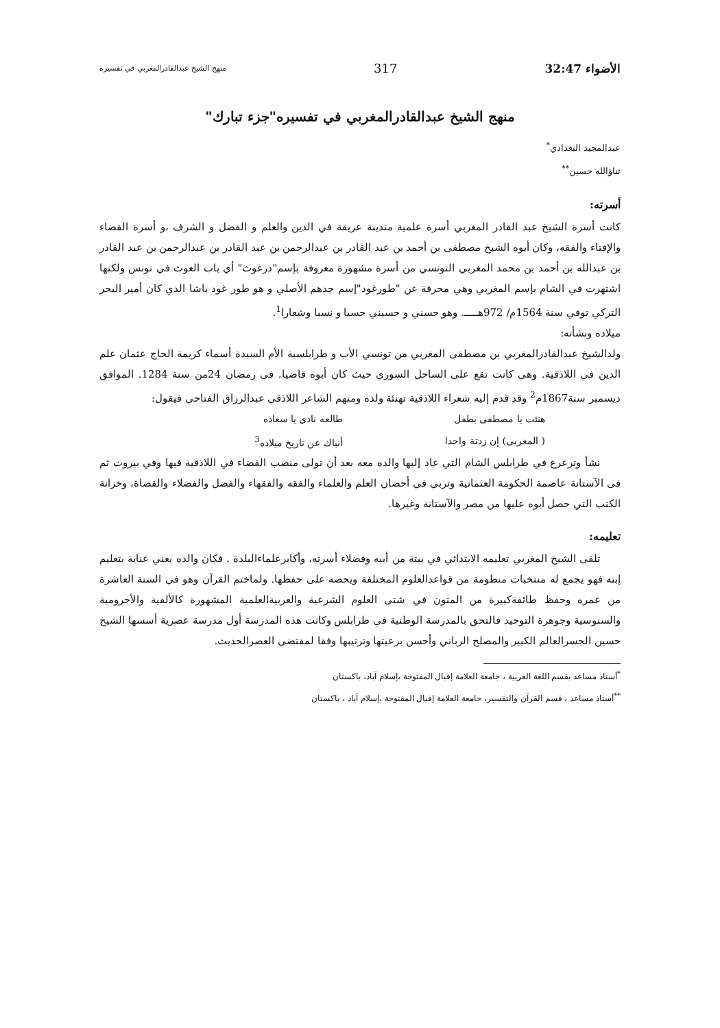الأضواء 32:47 317 منهج الشيخ عبدالقادرالمغربي في تفسيره
منهج الشيخ عبدالقادرالمغربي في تفسيره"جزء تبارك"
عبدالمجيد البغدادي<sup>*</sup>
ثناؤالله حسين<sup>**</sup>
أسرته:
كانت أسرة الشيخ عبد القادر المغربي أسرة علمية متدينة عريقة في الدين والعلم و الفضل و الشرف ،و أسرة القضاء والإفتاء والفقه، وكان أبوه الشيخ مصطفى بن أحمد بن عبد القادر بن عبدالرحمن بن عبد القادر بن عبدالرحمن بن عبد القادر بن عبدالله بن أحمد بن محمد المغربي التونسي من أسرة مشهورة معروفة بإسم"درغوث" أي باب الغوث في تونس ولكنها اشتهرت في الشام بإسم المغربي وهي محرفة عن "طورغود"إسم جدهم الأصلي و هو طور غود باشا الذي كان أمير البحر التركي توفي سنة 1564م/ 972هـــــ. وهو حسني و حسيني حسبا و نسبا وشعارا<sup>1</sup>.
ميلاده ونشأته:
ولدالشيخ عبدالقادرالمغربي بن مصطفى المغربي من تونسي الأب و طرابلسية الأم السيدة أسماء كريمة الحاج عثمان علم الدين في اللاذقية. وهي كانت تقع على الساحل السوري حيث كان أبوه قاضيا. في رمضان 24من سنة 1284. الموافق ديسمبر سنة1867م<sup>2</sup> وقد قدم إليه شعراء اللاذقية تهنئة ولده ومنهم الشاعر اللاذقي عبدالرزاق الفتاحي فيقول:
| هنئت يا مصطفى بطفل | طالعه نادي يا سعاده |
| ( المغربى) إن زدتة واحدا | أنباك عن تاريخ ميلاده<sup>3</sup> |
نشأ وترعرع في طرابلس الشام التي عاد إليها والده معه بعد أن تولى منصب القضاء في اللاذقية فيها وفي بيروت ثم فى الآستانة عاصمة الحكومة العثمانية وتربي في أحضان العلم والعلماء والفقه والفقهاء والفضل والفضلاء والقضاة، وخزانة الكتب التي حصل أبوه عليها من مصر والآستانة وغيرها.
تعليمه:
تلقى الشيخ المغربي تعليمه الابتدائي في بيتة من أبيه وفضلاء أسرته، وأكابرعلماءالبلدة . فكان والده يعني عناية بتعليم إبنه فهو يجمع له منتخبات منظومة من قواعدالعلوم المختلفة ويحضه على حفظها. ولماختم القرآن وهو في السنة العاشرة من عمره وحفظ طائفةكبيرة من المتون في شتى العلوم الشرعية والعربيةالعلمية المشهورة كالألفية والأجرومية والسنوسية وجوهرة التوحيد فالتحق بالمدرسة الوطنية في طرابلس وكانت هذه المدرسة أول مدرسة عصرية أسسها الشيخ حسين الجسرالعالم الكبير والمصلح الرباني وأحسن برعيتها وترتيبها وفقا لمقتضى العصرالحديث.
<sup>*</sup> أستاذ مساعد بقسم اللغة العربية ، جامعة العلامة إقبال المفتوحة ،إسلام آباد، باكستان
<sup>**</sup> أستاذ مساعد ، قسم القرآن والتفسير، جامعة العلامة إقبال المفتوحة ،إسلام آباد ، باكستان